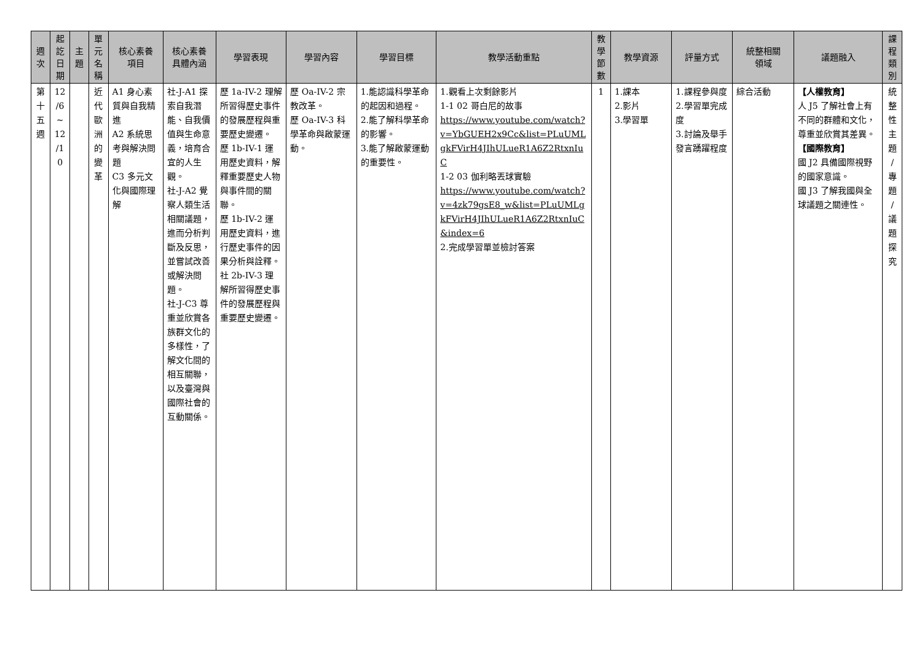| 週 次 | 起 訖 日 期 | 主 題 | 單 元 名 稱 | 核心素養 項目 | 核心素養 具體內涵 | 學習表現 | 學習內容 | 學習目標 | 教學活動重點 | 教 學 節 數 | 教學資源 | 評量方式 | 統整相關 領域 | 議題融入 | 課 程 類 別 |
| --- | --- | --- | --- | --- | --- | --- | --- | --- | --- | --- | --- | --- | --- | --- | --- |
| 第 十 五 週 | 12 /6 ~ 12 /1 0 | | 近 代 歐 洲 的 變 革 | A1 身心素質與自我精進 A2 系統思考與解決問題 C3 多元文化與國際理解 | 社-J-A1 探索自我潛能、自我價值與生命意義，培育合宜的人生觀。 社-J-A2 覺察人類生活相關議題，進而分析判斷及反思，並嘗試改善或解決問題。 社-J-C3 尊重並欣賞各族群文化的多樣性，了解文化間的相互關聯，以及臺灣與國際社會的互動關係。 | 歷 1a-IV-2 理解所習得歷史事件的發展歷程與重要歷史變遷。 歷 1b-IV-1 運用歷史資料，解釋重要歷史人物與事件間的關聯。 歷 1b-IV-2 運用歷史資料，進行歷史事件的因果分析與詮釋。 社 2b-IV-3 理解所習得歷史事件的發展歷程與重要歷史變遷。 | 歷 Oa-IV-2 宗教改革。 歷 Oa-IV-3 科學革命與啟蒙運動。 | 1.能認識科學革命的起因和過程。 2.能了解科學革命的影響。 3.能了解啟蒙運動的重要性。 | 1.觀看上次剩餘影片 1-1 02 哥白尼的故事 https://www.youtube.com/watch?v=YbGUEH2x9Cc&list=PLuUMLgkFVirH4JIhULueR1A6Z2RtxnIuC 1-2 03 伽利略丟球實驗 https://www.youtube.com/watch?v=4zk79gsE8_w&list=PLuUMLgkFVirH4JIhULueR1A6Z2RtxnIuC&index=6 2.完成學習單並檢討答案 | 1 | 1.課本 2.影片 3.學習單 | 1.課程參與度 2.學習單完成度 3.討論及舉手發言踴躍程度 | 綜合活動 | 【人權教育】 人 J5 了解社會上有不同的群體和文化，尊重並欣賞其差異。 【國際教育】 國 J2 具備國際視野的國家意識。 國 J3 了解我國與全球議題之關連性。 | 統 整 性 主 題 / 專 題 / 議 題 探 究 |